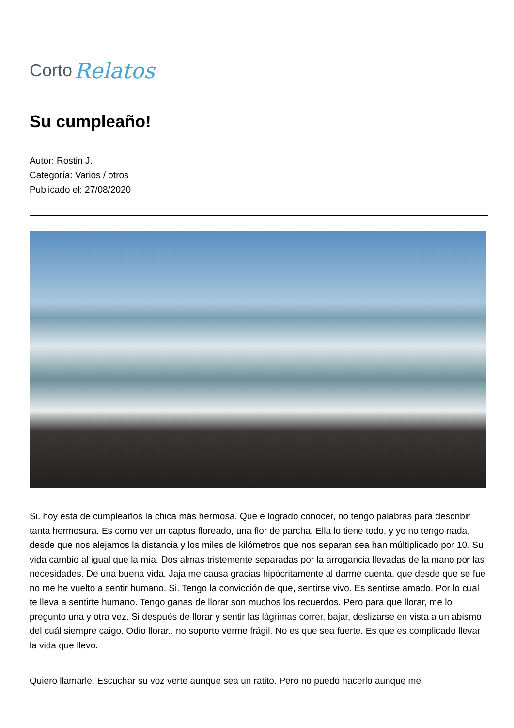Corto Relatos
Su cumpleaño!
Autor: Rostin J.
Categoría: Varios / otros
Publicado el: 27/08/2020
Si. hoy está de cumpleaños la chica más hermosa. Que e logrado conocer, no tengo palabras para describir tanta hermosura. Es como ver un captus floreado, una flor de parcha. Ella lo tiene todo, y yo no tengo nada, desde que nos alejamos la distancia y los miles de kilómetros que nos separan sea han múltiplicado por 10. Su vida cambio al igual que la mía. Dos almas tristemente separadas por la arrogancia llevadas de la mano por las necesidades. De una buena vida. Jaja me causa gracias hipócritamente al darme cuenta, que desde que se fue no me he vuelto a sentir humano. Si. Tengo la convicción de que, sentirse vivo. Es sentirse amado. Por lo cual te lleva a sentirte humano. Tengo ganas de llorar son muchos los recuerdos. Pero para que llorar, me lo pregunto una y otra vez. Si después de llorar y sentir las lágrimas correr, bajar, deslizarse en vista a un abismo del cuál siempre caigo. Odio llorar.. no soporto verme frágil. No es que sea fuerte. Es que es complicado llevar la vida que llevo.
Quiero llamarle. Escuchar su voz verte aunque sea un ratito. Pero no puedo hacerlo aunque me